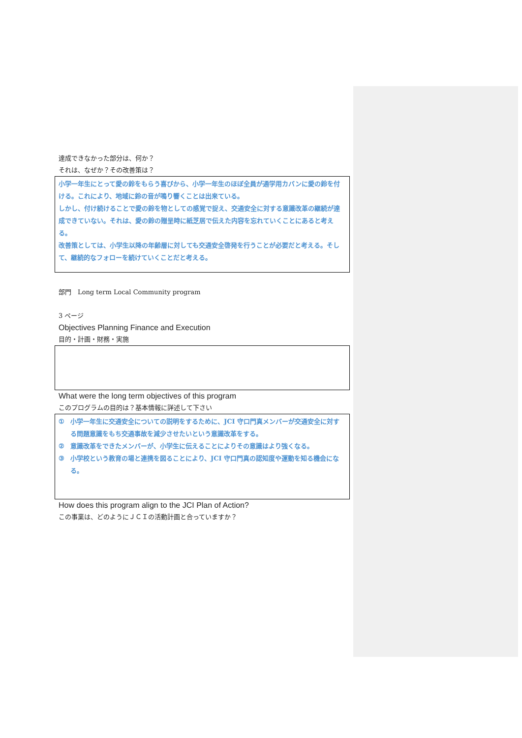達成できなかった部分は、何か？
それは、なぜか？その改善策は？
小学一年生にとって愛の鈴をもらう喜びから、小学一年生のほぼ全員が通学用カバンに愛の鈴を付ける。これにより、地域に鈴の音が鳴り響くことは出来ている。
しかし、付け続けることで愛の鈴を物としての感覚で捉え、交通安全に対する意識改革の継続が達成できていない。それは、愛の鈴の贈呈時に紙芝居で伝えた内容を忘れていくことにあると考える。
改善策としては、小学生以降の年齢層に対しても交通安全啓発を行うことが必要だと考える。そして、継続的なフォローを続けていくことだと考える。
部門　Long term Local Community program
3 ページ
Objectives Planning Finance and Execution
目的・計画・財務・実施
What were the long term objectives of this program
このプログラムの目的は？基本情報に詳述して下さい
① 小学一年生に交通安全についての説明をするために、JCI 守口門真メンバーが交通安全に対する問題意識をもち交通事故を減少させたいという意識改革をする。
② 意識改革をできたメンバーが、小学生に伝えることによりその意識はより強くなる。
③ 小学校という教育の場と連携を図ることにより、JCI 守口門真の認知度や運動を知る機会になる。
How does this program align to the JCI Plan of Action?
この事業は、どのようにＪＣＩの活動計画と合っていますか？